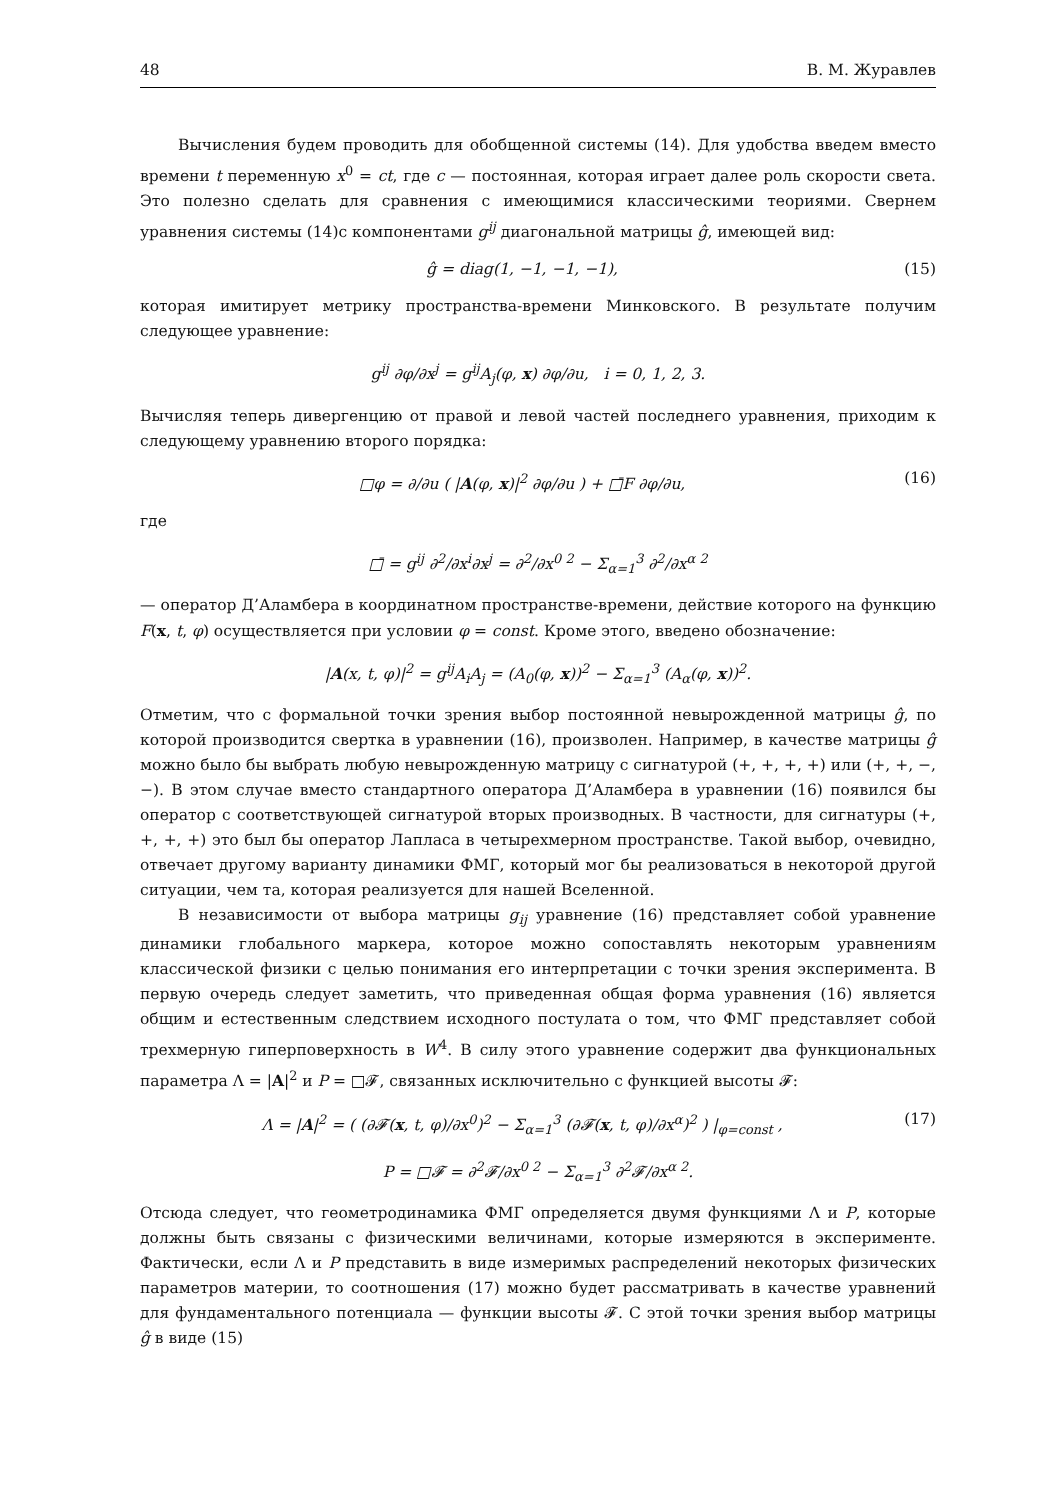48 В. М. Журавлев
Вычисления будем проводить для обобщенной системы (14). Для удобства введем вместо времени t переменную x<sup>0</sup> = ct, где c — постоянная, которая играет далее роль скорости света. Это полезно сделать для сравнения с имеющимися классическими теориями. Свернем уравнения системы (14)с компонентами g<sup>ij</sup> диагональной матрицы ĝ, имеющей вид:
ĝ = diag(1, −1, −1, −1), (15)
которая имитирует метрику пространства-времени Минковского. В результате получим следующее уравнение:
g<sup>ij</sup> ∂φ/∂x<sup>j</sup> = g<sup>ij</sup>A<sub>j</sub>(φ, x) ∂φ/∂u, i = 0, 1, 2, 3.
Вычисляя теперь дивергенцию от правой и левой частей последнего уравнения, приходим к следующему уравнению второго порядка:
□φ = ∂/∂u ( |A(φ, x)|<sup>2</sup> ∂φ/∂u ) + □̄F ∂φ/∂u, (16)
где
□̄ = g<sup>ij</sup> ∂<sup>2</sup>/∂x<sup>i</sup>∂x<sup>j</sup> = ∂<sup>2</sup>/∂x<sup>0 2</sup> − Σ<sub>α=1</sub><sup>3</sup> ∂<sup>2</sup>/∂x<sup>α 2</sup>
— оператор Д’Аламбера в координатном пространстве-времени, действие которого на функцию F(x, t, φ) осуществляется при условии φ = const. Кроме этого, введено обозначение:
|A(x, t, φ)|<sup>2</sup> = g<sup>ij</sup>A<sub>i</sub>A<sub>j</sub> = (A<sub>0</sub>(φ, x))<sup>2</sup> − Σ<sub>α=1</sub><sup>3</sup> (A<sub>α</sub>(φ, x))<sup>2</sup>.
Отметим, что с формальной точки зрения выбор постоянной невырожденной матрицы ĝ, по которой производится свертка в уравнении (16), произволен. Например, в качестве матрицы ĝ можно было бы выбрать любую невырожденную матрицу с сигнатурой (+, +, +, +) или (+, +, −, −). В этом случае вместо стандартного оператора Д’Аламбера в уравнении (16) появился бы оператор с соответствующей сигнатурой вторых производных. В частности, для сигнатуры (+, +, +, +) это был бы оператор Лапласа в четырехмерном пространстве. Такой выбор, очевидно, отвечает другому варианту динамики ФМГ, который мог бы реализоваться в некоторой другой ситуации, чем та, которая реализуется для нашей Вселенной.
В независимости от выбора матрицы g<sub>ij</sub> уравнение (16) представляет собой уравнение динамики глобального маркера, которое можно сопоставлять некоторым уравнениям классической физики с целью понимания его интерпретации с точки зрения эксперимента. В первую очередь следует заметить, что приведенная общая форма уравнения (16) является общим и естественным следствием исходного постулата о том, что ФМГ представляет собой трехмерную гиперповерхность в W<sup>4</sup>. В силу этого уравнение содержит два функциональных параметра Λ = |A|<sup>2</sup> и P = □𝓕, связанных исключительно с функцией высоты 𝓕:
Λ = |A|<sup>2</sup> = ( (∂𝓕(x, t, φ)/∂x<sup>0</sup>)<sup>2</sup> − Σ<sub>α=1</sub><sup>3</sup> (∂𝓕(x, t, φ)/∂x<sup>α</sup>)<sup>2</sup> ) |<sub>φ=const</sub> , (17)
P = □𝓕 = ∂<sup>2</sup>𝓕/∂x<sup>0 2</sup> − Σ<sub>α=1</sub><sup>3</sup> ∂<sup>2</sup>𝓕/∂x<sup>α 2</sup>.
Отсюда следует, что геометродинамика ФМГ определяется двумя функциями Λ и P, которые должны быть связаны с физическими величинами, которые измеряются в эксперименте. Фактически, если Λ и P представить в виде измеримых распределений некоторых физических параметров материи, то соотношения (17) можно будет рассматривать в качестве уравнений для фундаментального потенциала — функции высоты 𝓕. С этой точки зрения выбор матрицы ĝ в виде (15)